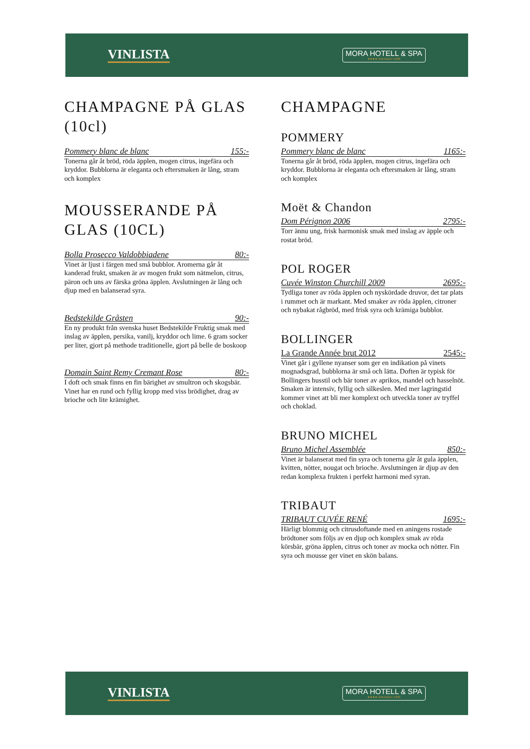VINLISTA
MORA HOTELL & SPA
★★★★ GRUNDAT 1830
CHAMPAGNE PÅ GLAS (10cl)
Pommery blanc de blanc 155:-
Tonerna går åt bröd, röda äpplen, mogen citrus, ingefära och kryddor. Bubblorna är eleganta och eftersmaken är lång, stram och komplex
MOUSSERANDE PÅ GLAS (10CL)
Bolla Prosecco Valdobbiadene 80:-
Vinet är ljust i färgen med små bubblor. Aromerna går åt kanderad frukt, smaken är av mogen frukt som nätmelon, citrus, päron och uns av färska gröna äpplen. Avslutningen är lång och djup med en balanserad syra.
Bedstekilde Gråsten 90:-
En ny produkt från svenska huset Bedstekilde Fruktig smak med inslag av äpplen, persika, vanilj, kryddor och lime. 6 gram socker per liter, gjort på methode traditionelle, gjort på belle de boskoop
Domain Saint Remy Cremant Rose 80:-
I doft och smak finns en fin bärighet av smultron och skogsbär. Vinet har en rund och fyllig kropp med viss brödighet, drag av brioche och lite krämighet.
CHAMPAGNE
POMMERY
Pommery blanc de blanc 1165:-
Tonerna går åt bröd, röda äpplen, mogen citrus, ingefära och kryddor. Bubblorna är eleganta och eftersmaken är lång, stram och komplex
Moët & Chandon
Dom Pérignon 2006 2795:-
Torr ännu ung, frisk harmonisk smak med inslag av äpple och rostat bröd.
POL ROGER
Cuvée Winston Churchill 2009 2695:-
Tydliga toner av röda äpplen och nyskördade druvor, det tar plats i rummet och är markant. Med smaker av röda äpplen, citroner och nybakat rågbröd, med frisk syra och krämiga bubblor.
BOLLINGER
La Grande Année brut 2012 2545:-
Vinet går i gyllene nyanser som ger en indikation på vinets mognadsgrad, bubblorna är små och lätta. Doften är typisk för Bollingers husstil och bär toner av aprikos, mandel och hasselnöt. Smaken är intensiv, fyllig och silkeslen. Med mer lagringstid kommer vinet att bli mer komplext och utveckla toner av tryffel och choklad.
BRUNO MICHEL
Bruno Michel Assemblée 850:-
Vinet är balanserat med fin syra och tonerna går åt gula äpplen, kvitten, nötter, nougat och brioche. Avslutningen är djup av den redan komplexa frukten i perfekt harmoni med syran.
TRIBAUT
TRIBAUT CUVÉE RENÉ 1695:-
Härligt blommig och citrusdoftande med en aningens rostade brödtoner som följs av en djup och komplex smak av röda körsbär, gröna äpplen, citrus och toner av mocka och nötter. Fin syra och mousse ger vinet en skön balans.
VINLISTA
MORA HOTELL & SPA
★★★★ GRUNDAT 1830